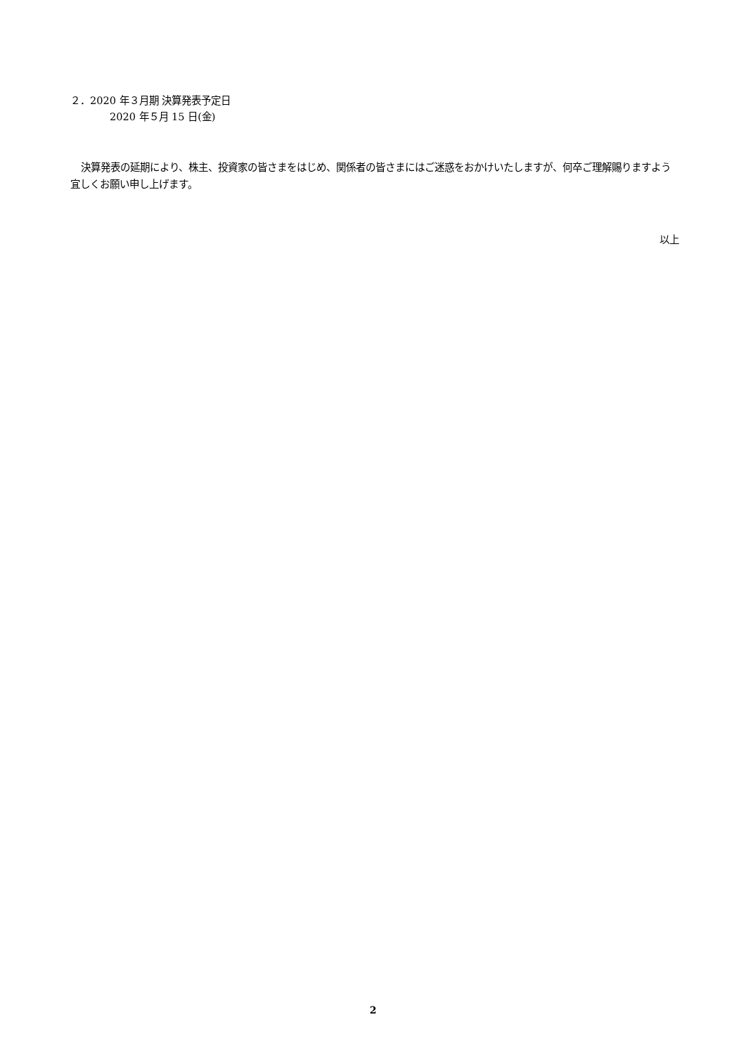２．2020 年３月期 決算発表予定日
2020 年５月 15 日(金)
決算発表の延期により、株主、投資家の皆さまをはじめ、関係者の皆さまにはご迷惑をおかけいたしますが、何卒ご理解賜りますよう宜しくお願い申し上げます。
以上
2